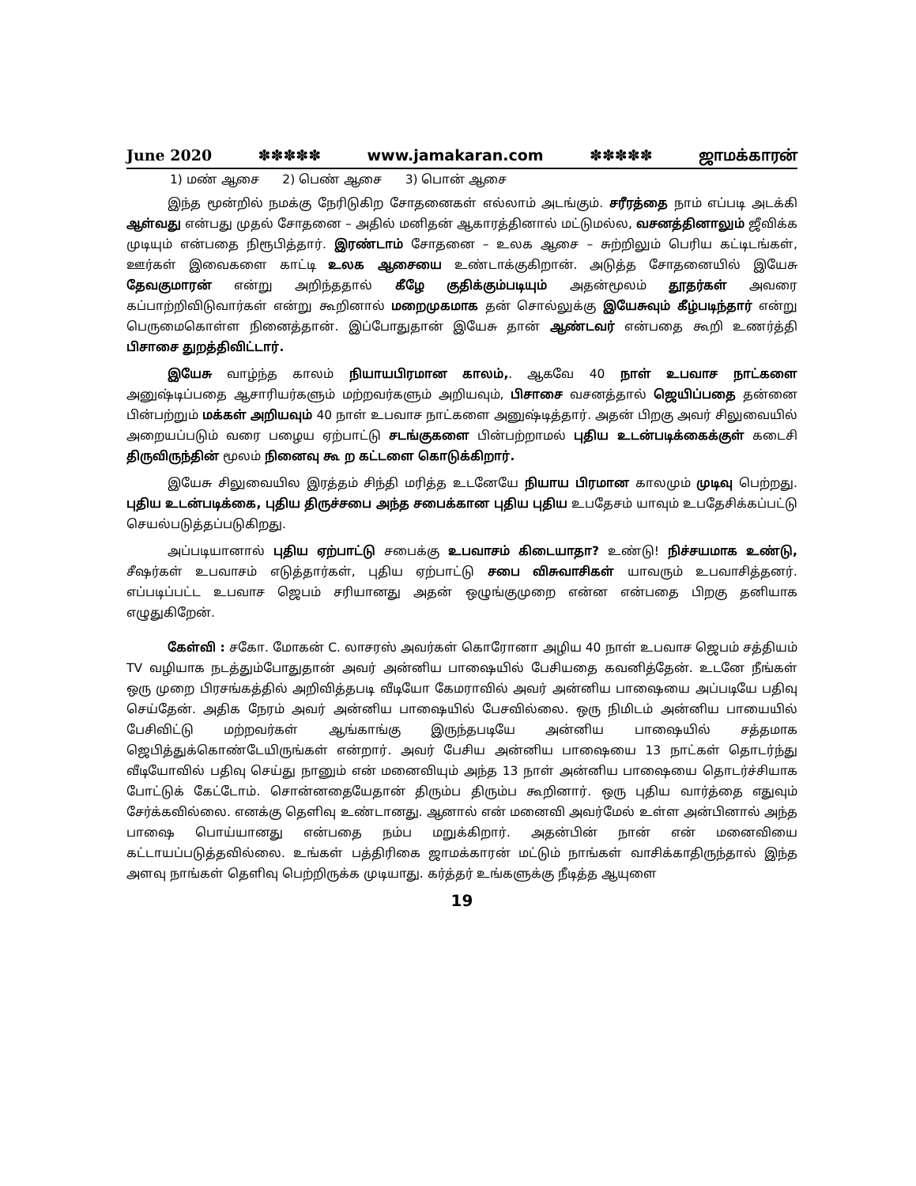June 2020 ✽✽✽✽✽ www.jamakaran.com ✽✽✽✽✽ ஜாமக்காரன்
1) மண் ஆசை 2) பெண் ஆசை 3) பொன் ஆசை
இந்த மூன்றில் நமக்கு நேரிடுகிற சோதனைகள் எல்லாம் அடங்கும். சரீரத்தை நாம் எப்படி அடக்கி ஆள்வது என்பது முதல் சோதனை – அதில் மனிதன் ஆகாரத்தினால் மட்டுமல்ல, வசனத்தினாலும் ஜீவிக்க முடியும் என்பதை நிரூபித்தார். இரண்டாம் சோதனை – உலக ஆசை – சுற்றிலும் பெரிய கட்டிடங்கள், ஊர்கள் இவைகளை காட்டி உலக ஆசையை உண்டாக்குகிறான். அடுத்த சோதனையில் இயேசு தேவகுமாரன் என்று அறிந்ததால் கீழே குதிக்கும்படியும் அதன்மூலம் தூதர்கள் அவரை கப்பாற்றிவிடுவார்கள் என்று கூறினால் மறைமுகமாக தன் சொல்லுக்கு இயேசுவும் கீழ்படிந்தார் என்று பெருமைகொள்ள நினைத்தான். இப்போதுதான் இயேசு தான் ஆண்டவர் என்பதை கூறி உணர்த்தி பிசாசை துறத்திவிட்டார்.
இயேசு வாழ்ந்த காலம் நியாயபிரமான காலம்,. ஆகவே 40 நாள் உபவாச நாட்களை அனுஷ்டிப்பதை ஆசாரியர்களும் மற்றவர்களும் அறியவும், பிசாசை வசனத்தால் ஜெயிப்பதை தன்னை பின்பற்றும் மக்கள் அறியவும் 40 நாள் உபவாச நாட்களை அனுஷ்டித்தார். அதன் பிறகு அவர் சிலுவையில் அறையப்படும் வரை பழைய ஏற்பாட்டு சடங்குகளை பின்பற்றாமல் புதிய உடன்படிக்கைக்குள் கடைசி திருவிருந்தின் மூலம் நினைவு கூ ற கட்டளை கொடுக்கிறார்.
இயேசு சிலுவையில இரத்தம் சிந்தி மரித்த உடனேயே நியாய பிரமான காலமும் முடிவு பெற்றது. புதிய உடன்படிக்கை, புதிய திருச்சபை அந்த சபைக்கான புதிய புதிய உபதேசம் யாவும் உபதேசிக்கப்பட்டு செயல்படுத்தப்படுகிறது.
அப்படியானால் புதிய ஏற்பாட்டு சபைக்கு உபவாசம் கிடையாதா? உண்டு! நிச்சயமாக உண்டு, சீஷர்கள் உபவாசம் எடுத்தார்கள், புதிய ஏற்பாட்டு சபை விசுவாசிகள் யாவரும் உபவாசித்தனர். எப்படிப்பட்ட உபவாச ஜெபம் சரியானது அதன் ஒழுங்குமுறை என்ன என்பதை பிறகு தனியாக எழுதுகிறேன்.
கேள்வி : சகோ. மோகன் C. லாசரஸ் அவர்கள் கொரோனா அழிய 40 நாள் உபவாச ஜெபம் சத்தியம் TV வழியாக நடத்தும்போதுதான் அவர் அன்னிய பாஷையில் பேசியதை கவனித்தேன். உடனே நீங்கள் ஒரு முறை பிரசங்கத்தில் அறிவித்தபடி வீடியோ கேமராவில் அவர் அன்னிய பாஷையை அப்படியே பதிவு செய்தேன். அதிக நேரம் அவர் அன்னிய பாஷையில் பேசவில்லை. ஒரு நிமிடம் அன்னிய பாயையில் பேசிவிட்டு மற்றவர்கள் ஆங்காங்கு இருந்தபடியே அன்னிய பாஷையில் சத்தமாக ஜெபித்துக்கொண்டேயிருங்கள் என்றார். அவர் பேசிய அன்னிய பாஷையை 13 நாட்கள் தொடர்ந்து வீடியோவில் பதிவு செய்து நானும் என் மனைவியும் அந்த 13 நாள் அன்னிய பாஷையை தொடர்ச்சியாக போட்டுக் கேட்டோம். சொன்னதையேதான் திரும்ப திரும்ப கூறினார். ஒரு புதிய வார்த்தை எதுவும் சேர்க்கவில்லை. எனக்கு தெளிவு உண்டானது. ஆனால் என் மனைவி அவர்மேல் உள்ள அன்பினால் அந்த பாஷை பொய்யானது என்பதை நம்ப மறுக்கிறார். அதன்பின் நான் என் மனைவியை கட்டாயப்படுத்தவில்லை. உங்கள் பத்திரிகை ஜாமக்காரன் மட்டும் நாங்கள் வாசிக்காதிருந்தால் இந்த அளவு நாங்கள் தெளிவு பெற்றிருக்க முடியாது. கர்த்தர் உங்களுக்கு நீடித்த ஆயுளை
19